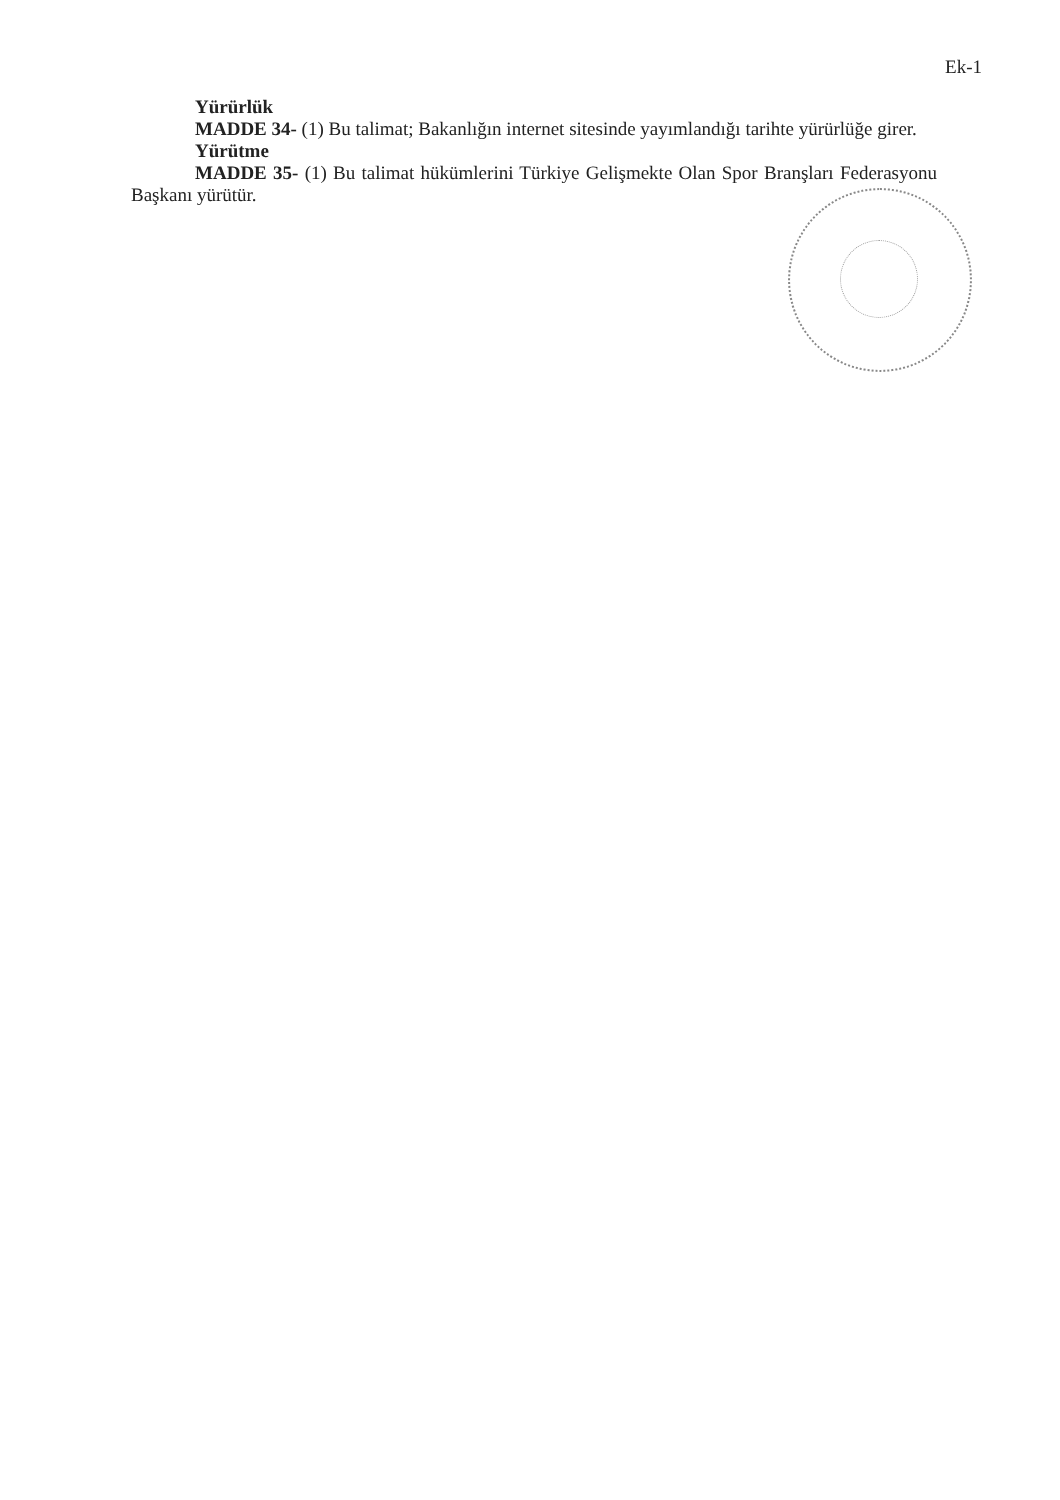Ek-1
Yürürlük
MADDE 34- (1) Bu talimat; Bakanlığın internet sitesinde yayımlandığı tarihte yürürlüğe girer.
Yürütme
MADDE 35- (1) Bu talimat hükümlerini Türkiye Gelişmekte Olan Spor Branşları Federasyonu Başkanı yürütür.